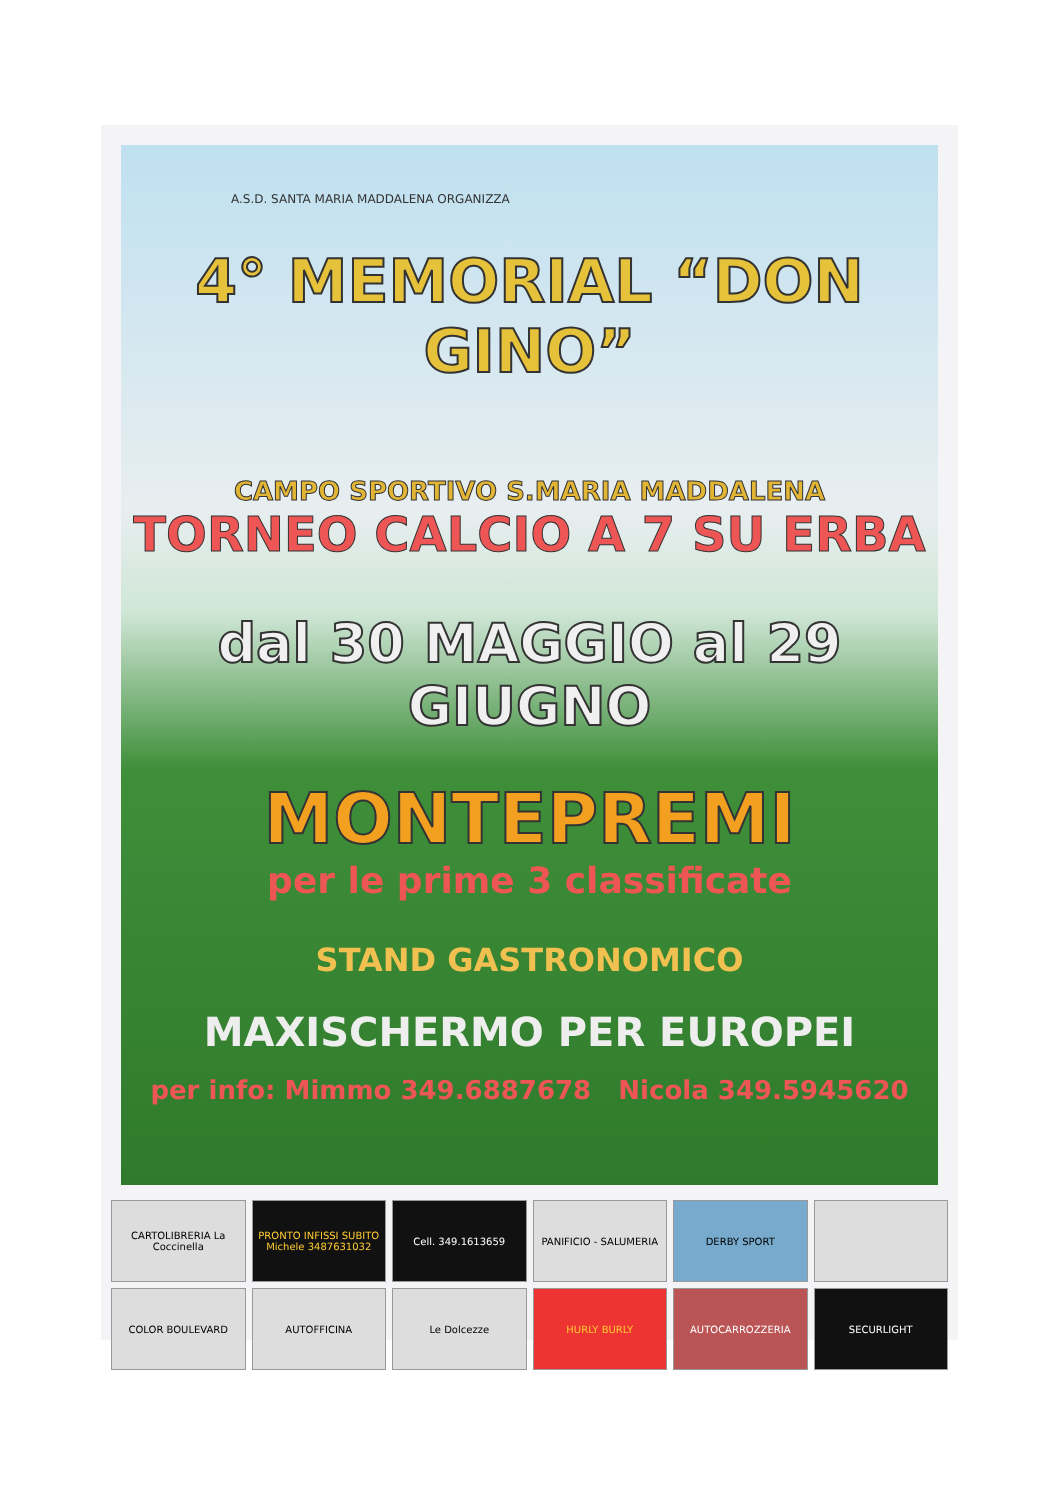A.S.D. SANTA MARIA MADDALENA ORGANIZZA
4° MEMORIAL “DON GINO”
CAMPO SPORTIVO S.MARIA MADDALENA
TORNEO CALCIO A 7 SU ERBA
dal 30 MAGGIO al 29 GIUGNO
MONTEPREMI
per le prime 3 classificate
STAND GASTRONOMICO
MAXISCHERMO PER EUROPEI
per info: Mimmo 349.6887678 Nicola 349.5945620
CARTOLIBRERIA La Coccinella
PRONTO INFISSI SUBITO Michele 3487631032
Cell. 349.1613659
PANIFICIO - SALUMERIA
DERBY SPORT
COLOR BOULEVARD
AUTOFFICINA
Le Dolcezze
HURLY BURLY
AUTOCARROZZERIA
SECURLIGHT